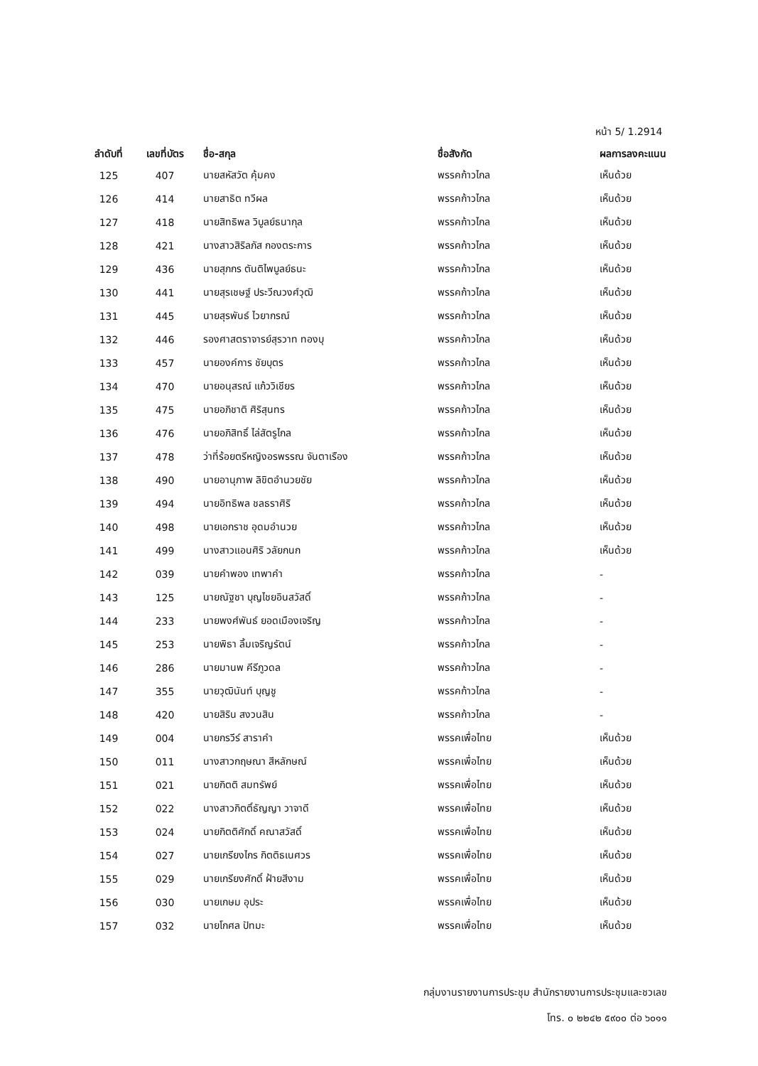หน้า 5/ 1.2914
| ลำดับที่ | เลขที่บัตร | ชื่อ-สกุล | ชื่อสังกัด | ผลการลงคะแนน |
| --- | --- | --- | --- | --- |
| 125 | 407 | นายสหัสวัต คุ้มคง | พรรคก้าวไกล | เห็นด้วย |
| 126 | 414 | นายสาธิต ทวีผล | พรรคก้าวไกล | เห็นด้วย |
| 127 | 418 | นายสิทธิพล วิบูลย์ธนากุล | พรรคก้าวไกล | เห็นด้วย |
| 128 | 421 | นางสาวสิริลภัส กองตระการ | พรรคก้าวไกล | เห็นด้วย |
| 129 | 436 | นายสุภกร ตันติไพบูลย์ธนะ | พรรคก้าวไกล | เห็นด้วย |
| 130 | 441 | นายสุรเชษฐ์ ประวีณวงศ์วุฒิ | พรรคก้าวไกล | เห็นด้วย |
| 131 | 445 | นายสุรพันธ์ ไวยากรณ์ | พรรคก้าวไกล | เห็นด้วย |
| 132 | 446 | รองศาสตราจารย์สุรวาท ทองบุ | พรรคก้าวไกล | เห็นด้วย |
| 133 | 457 | นายองค์การ ชัยบุตร | พรรคก้าวไกล | เห็นด้วย |
| 134 | 470 | นายอนุสรณ์ แก้ววิเชียร | พรรคก้าวไกล | เห็นด้วย |
| 135 | 475 | นายอภิชาติ ศิริสุนทร | พรรคก้าวไกล | เห็นด้วย |
| 136 | 476 | นายอภิสิทธิ์ ไล่สัตรูไกล | พรรคก้าวไกล | เห็นด้วย |
| 137 | 478 | ว่าที่ร้อยตรีหญิงอรพรรณ จันตาเรือง | พรรคก้าวไกล | เห็นด้วย |
| 138 | 490 | นายอานุภาพ ลิขิตอำนวยชัย | พรรคก้าวไกล | เห็นด้วย |
| 139 | 494 | นายอิทธิพล ชลธราศิริ | พรรคก้าวไกล | เห็นด้วย |
| 140 | 498 | นายเอกราช อุดมอำนวย | พรรคก้าวไกล | เห็นด้วย |
| 141 | 499 | นางสาวแอนศิริ วลัยกนก | พรรคก้าวไกล | เห็นด้วย |
| 142 | 039 | นายคำพอง เทพาคำ | พรรคก้าวไกล | - |
| 143 | 125 | นายณัฐชา บุญไชยอินสวัสดิ์ | พรรคก้าวไกล | - |
| 144 | 233 | นายพงศ์พันธ์ ยอดเมืองเจริญ | พรรคก้าวไกล | - |
| 145 | 253 | นายพิธา ลิ้มเจริญรัตน์ | พรรคก้าวไกล | - |
| 146 | 286 | นายมานพ คีรีภูวดล | พรรคก้าวไกล | - |
| 147 | 355 | นายวุฒินันท์ บุญชู | พรรคก้าวไกล | - |
| 148 | 420 | นายสิริน สงวนสิน | พรรคก้าวไกล | - |
| 149 | 004 | นายกรวีร์ สาราคำ | พรรคเพื่อไทย | เห็นด้วย |
| 150 | 011 | นางสาวกฤษณา สีหลักษณ์ | พรรคเพื่อไทย | เห็นด้วย |
| 151 | 021 | นายกิตติ สมทรัพย์ | พรรคเพื่อไทย | เห็นด้วย |
| 152 | 022 | นางสาวกิตติ์ธัญญา วาจาดี | พรรคเพื่อไทย | เห็นด้วย |
| 153 | 024 | นายกิตติศักดิ์ คณาสวัสดิ์ | พรรคเพื่อไทย | เห็นด้วย |
| 154 | 027 | นายเกรียงไกร กิตติธเนศวร | พรรคเพื่อไทย | เห็นด้วย |
| 155 | 029 | นายเกรียงศักดิ์ ฝ้ายสีงาม | พรรคเพื่อไทย | เห็นด้วย |
| 156 | 030 | นายเกษม อุประ | พรรคเพื่อไทย | เห็นด้วย |
| 157 | 032 | นายโกศล ปัทมะ | พรรคเพื่อไทย | เห็นด้วย |
กลุ่มงานรายงานการประชุม สำนักรายงานการประชุมและชวเลข
โทร. ๐ ๒๒๔๒ ๕๙๐๐ ต่อ ๖๐๑๑